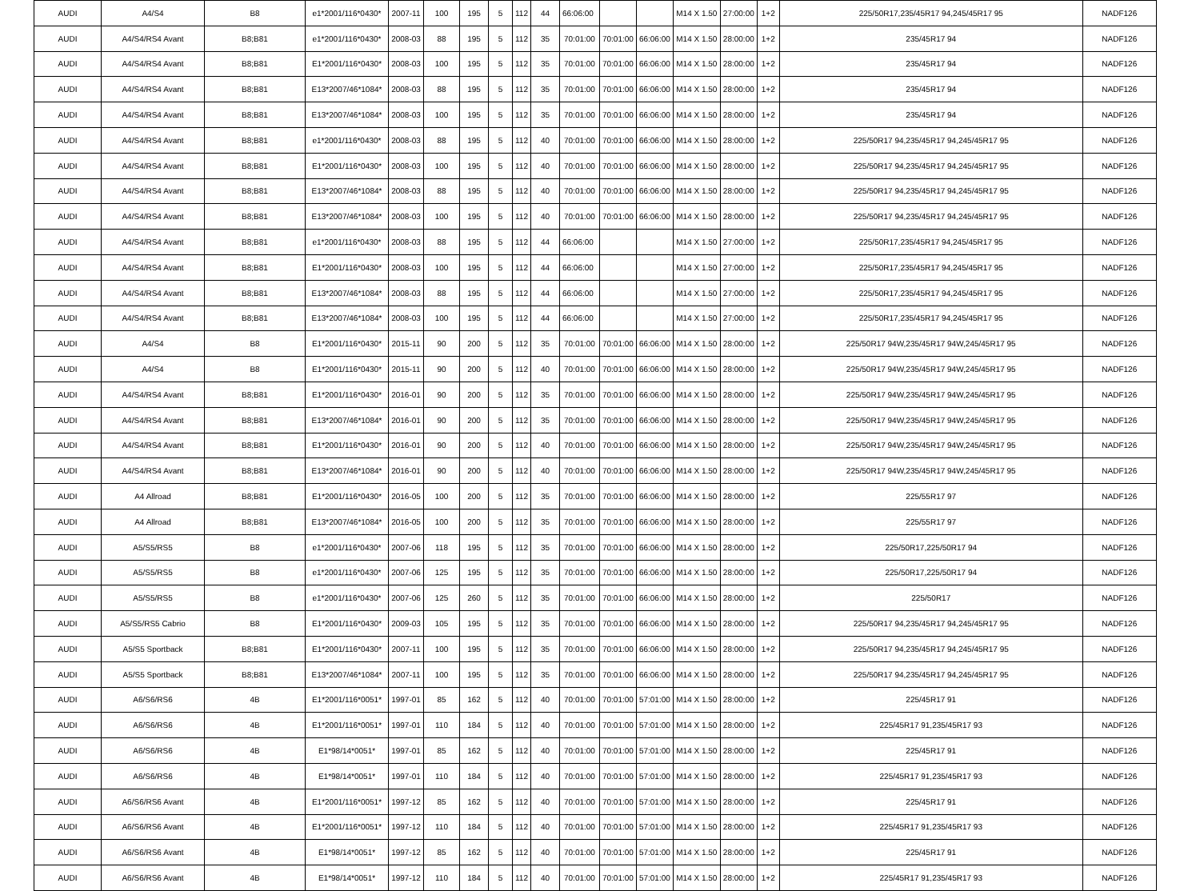| AUDI | A4/S4 | B8 | e1*2001/116*0430* | 2007-11 | 100 | 195 | 5 | 112 | 44 | 66:06:00 | | | M14 X 1.50 | 27:00:00 | 1+2 | 225/50R17,235/45R17 94,245/45R17 95 | NADF126 |
| AUDI | A4/S4/RS4 Avant | B8;B81 | e1*2001/116*0430* | 2008-03 | 88 | 195 | 5 | 112 | 35 | 70:01:00 | 70:01:00 | 66:06:00 | M14 X 1.50 | 28:00:00 | 1+2 | 235/45R17 94 | NADF126 |
| AUDI | A4/S4/RS4 Avant | B8;B81 | E1*2001/116*0430* | 2008-03 | 100 | 195 | 5 | 112 | 35 | 70:01:00 | 70:01:00 | 66:06:00 | M14 X 1.50 | 28:00:00 | 1+2 | 235/45R17 94 | NADF126 |
| AUDI | A4/S4/RS4 Avant | B8;B81 | E13*2007/46*1084* | 2008-03 | 88 | 195 | 5 | 112 | 35 | 70:01:00 | 70:01:00 | 66:06:00 | M14 X 1.50 | 28:00:00 | 1+2 | 235/45R17 94 | NADF126 |
| AUDI | A4/S4/RS4 Avant | B8;B81 | E13*2007/46*1084* | 2008-03 | 100 | 195 | 5 | 112 | 35 | 70:01:00 | 70:01:00 | 66:06:00 | M14 X 1.50 | 28:00:00 | 1+2 | 235/45R17 94 | NADF126 |
| AUDI | A4/S4/RS4 Avant | B8;B81 | e1*2001/116*0430* | 2008-03 | 88 | 195 | 5 | 112 | 40 | 70:01:00 | 70:01:00 | 66:06:00 | M14 X 1.50 | 28:00:00 | 1+2 | 225/50R17 94,235/45R17 94,245/45R17 95 | NADF126 |
| AUDI | A4/S4/RS4 Avant | B8;B81 | E1*2001/116*0430* | 2008-03 | 100 | 195 | 5 | 112 | 40 | 70:01:00 | 70:01:00 | 66:06:00 | M14 X 1.50 | 28:00:00 | 1+2 | 225/50R17 94,235/45R17 94,245/45R17 95 | NADF126 |
| AUDI | A4/S4/RS4 Avant | B8;B81 | E13*2007/46*1084* | 2008-03 | 88 | 195 | 5 | 112 | 40 | 70:01:00 | 70:01:00 | 66:06:00 | M14 X 1.50 | 28:00:00 | 1+2 | 225/50R17 94,235/45R17 94,245/45R17 95 | NADF126 |
| AUDI | A4/S4/RS4 Avant | B8;B81 | E13*2007/46*1084* | 2008-03 | 100 | 195 | 5 | 112 | 40 | 70:01:00 | 70:01:00 | 66:06:00 | M14 X 1.50 | 28:00:00 | 1+2 | 225/50R17 94,235/45R17 94,245/45R17 95 | NADF126 |
| AUDI | A4/S4/RS4 Avant | B8;B81 | e1*2001/116*0430* | 2008-03 | 88 | 195 | 5 | 112 | 44 | 66:06:00 | | | M14 X 1.50 | 27:00:00 | 1+2 | 225/50R17,235/45R17 94,245/45R17 95 | NADF126 |
| AUDI | A4/S4/RS4 Avant | B8;B81 | E1*2001/116*0430* | 2008-03 | 100 | 195 | 5 | 112 | 44 | 66:06:00 | | | M14 X 1.50 | 27:00:00 | 1+2 | 225/50R17,235/45R17 94,245/45R17 95 | NADF126 |
| AUDI | A4/S4/RS4 Avant | B8;B81 | E13*2007/46*1084* | 2008-03 | 88 | 195 | 5 | 112 | 44 | 66:06:00 | | | M14 X 1.50 | 27:00:00 | 1+2 | 225/50R17,235/45R17 94,245/45R17 95 | NADF126 |
| AUDI | A4/S4/RS4 Avant | B8;B81 | E13*2007/46*1084* | 2008-03 | 100 | 195 | 5 | 112 | 44 | 66:06:00 | | | M14 X 1.50 | 27:00:00 | 1+2 | 225/50R17,235/45R17 94,245/45R17 95 | NADF126 |
| AUDI | A4/S4 | B8 | E1*2001/116*0430* | 2015-11 | 90 | 200 | 5 | 112 | 35 | 70:01:00 | 70:01:00 | 66:06:00 | M14 X 1.50 | 28:00:00 | 1+2 | 225/50R17 94W,235/45R17 94W,245/45R17 95 | NADF126 |
| AUDI | A4/S4 | B8 | E1*2001/116*0430* | 2015-11 | 90 | 200 | 5 | 112 | 40 | 70:01:00 | 70:01:00 | 66:06:00 | M14 X 1.50 | 28:00:00 | 1+2 | 225/50R17 94W,235/45R17 94W,245/45R17 95 | NADF126 |
| AUDI | A4/S4/RS4 Avant | B8;B81 | E1*2001/116*0430* | 2016-01 | 90 | 200 | 5 | 112 | 35 | 70:01:00 | 70:01:00 | 66:06:00 | M14 X 1.50 | 28:00:00 | 1+2 | 225/50R17 94W,235/45R17 94W,245/45R17 95 | NADF126 |
| AUDI | A4/S4/RS4 Avant | B8;B81 | E13*2007/46*1084* | 2016-01 | 90 | 200 | 5 | 112 | 35 | 70:01:00 | 70:01:00 | 66:06:00 | M14 X 1.50 | 28:00:00 | 1+2 | 225/50R17 94W,235/45R17 94W,245/45R17 95 | NADF126 |
| AUDI | A4/S4/RS4 Avant | B8;B81 | E1*2001/116*0430* | 2016-01 | 90 | 200 | 5 | 112 | 40 | 70:01:00 | 70:01:00 | 66:06:00 | M14 X 1.50 | 28:00:00 | 1+2 | 225/50R17 94W,235/45R17 94W,245/45R17 95 | NADF126 |
| AUDI | A4/S4/RS4 Avant | B8;B81 | E13*2007/46*1084* | 2016-01 | 90 | 200 | 5 | 112 | 40 | 70:01:00 | 70:01:00 | 66:06:00 | M14 X 1.50 | 28:00:00 | 1+2 | 225/50R17 94W,235/45R17 94W,245/45R17 95 | NADF126 |
| AUDI | A4 Allroad | B8;B81 | E1*2001/116*0430* | 2016-05 | 100 | 200 | 5 | 112 | 35 | 70:01:00 | 70:01:00 | 66:06:00 | M14 X 1.50 | 28:00:00 | 1+2 | 225/55R17 97 | NADF126 |
| AUDI | A4 Allroad | B8;B81 | E13*2007/46*1084* | 2016-05 | 100 | 200 | 5 | 112 | 35 | 70:01:00 | 70:01:00 | 66:06:00 | M14 X 1.50 | 28:00:00 | 1+2 | 225/55R17 97 | NADF126 |
| AUDI | A5/S5/RS5 | B8 | e1*2001/116*0430* | 2007-06 | 118 | 195 | 5 | 112 | 35 | 70:01:00 | 70:01:00 | 66:06:00 | M14 X 1.50 | 28:00:00 | 1+2 | 225/50R17,225/50R17 94 | NADF126 |
| AUDI | A5/S5/RS5 | B8 | e1*2001/116*0430* | 2007-06 | 125 | 195 | 5 | 112 | 35 | 70:01:00 | 70:01:00 | 66:06:00 | M14 X 1.50 | 28:00:00 | 1+2 | 225/50R17,225/50R17 94 | NADF126 |
| AUDI | A5/S5/RS5 | B8 | e1*2001/116*0430* | 2007-06 | 125 | 260 | 5 | 112 | 35 | 70:01:00 | 70:01:00 | 66:06:00 | M14 X 1.50 | 28:00:00 | 1+2 | 225/50R17 | NADF126 |
| AUDI | A5/S5/RS5 Cabrio | B8 | E1*2001/116*0430* | 2009-03 | 105 | 195 | 5 | 112 | 35 | 70:01:00 | 70:01:00 | 66:06:00 | M14 X 1.50 | 28:00:00 | 1+2 | 225/50R17 94,235/45R17 94,245/45R17 95 | NADF126 |
| AUDI | A5/S5 Sportback | B8;B81 | E1*2001/116*0430* | 2007-11 | 100 | 195 | 5 | 112 | 35 | 70:01:00 | 70:01:00 | 66:06:00 | M14 X 1.50 | 28:00:00 | 1+2 | 225/50R17 94,235/45R17 94,245/45R17 95 | NADF126 |
| AUDI | A5/S5 Sportback | B8;B81 | E13*2007/46*1084* | 2007-11 | 100 | 195 | 5 | 112 | 35 | 70:01:00 | 70:01:00 | 66:06:00 | M14 X 1.50 | 28:00:00 | 1+2 | 225/50R17 94,235/45R17 94,245/45R17 95 | NADF126 |
| AUDI | A6/S6/RS6 | 4B | E1*2001/116*0051* | 1997-01 | 85 | 162 | 5 | 112 | 40 | 70:01:00 | 70:01:00 | 57:01:00 | M14 X 1.50 | 28:00:00 | 1+2 | 225/45R17 91 | NADF126 |
| AUDI | A6/S6/RS6 | 4B | E1*2001/116*0051* | 1997-01 | 110 | 184 | 5 | 112 | 40 | 70:01:00 | 70:01:00 | 57:01:00 | M14 X 1.50 | 28:00:00 | 1+2 | 225/45R17 91,235/45R17 93 | NADF126 |
| AUDI | A6/S6/RS6 | 4B | E1*98/14*0051* | 1997-01 | 85 | 162 | 5 | 112 | 40 | 70:01:00 | 70:01:00 | 57:01:00 | M14 X 1.50 | 28:00:00 | 1+2 | 225/45R17 91 | NADF126 |
| AUDI | A6/S6/RS6 | 4B | E1*98/14*0051* | 1997-01 | 110 | 184 | 5 | 112 | 40 | 70:01:00 | 70:01:00 | 57:01:00 | M14 X 1.50 | 28:00:00 | 1+2 | 225/45R17 91,235/45R17 93 | NADF126 |
| AUDI | A6/S6/RS6 Avant | 4B | E1*2001/116*0051* | 1997-12 | 85 | 162 | 5 | 112 | 40 | 70:01:00 | 70:01:00 | 57:01:00 | M14 X 1.50 | 28:00:00 | 1+2 | 225/45R17 91 | NADF126 |
| AUDI | A6/S6/RS6 Avant | 4B | E1*2001/116*0051* | 1997-12 | 110 | 184 | 5 | 112 | 40 | 70:01:00 | 70:01:00 | 57:01:00 | M14 X 1.50 | 28:00:00 | 1+2 | 225/45R17 91,235/45R17 93 | NADF126 |
| AUDI | A6/S6/RS6 Avant | 4B | E1*98/14*0051* | 1997-12 | 85 | 162 | 5 | 112 | 40 | 70:01:00 | 70:01:00 | 57:01:00 | M14 X 1.50 | 28:00:00 | 1+2 | 225/45R17 91 | NADF126 |
| AUDI | A6/S6/RS6 Avant | 4B | E1*98/14*0051* | 1997-12 | 110 | 184 | 5 | 112 | 40 | 70:01:00 | 70:01:00 | 57:01:00 | M14 X 1.50 | 28:00:00 | 1+2 | 225/45R17 91,235/45R17 93 | NADF126 |